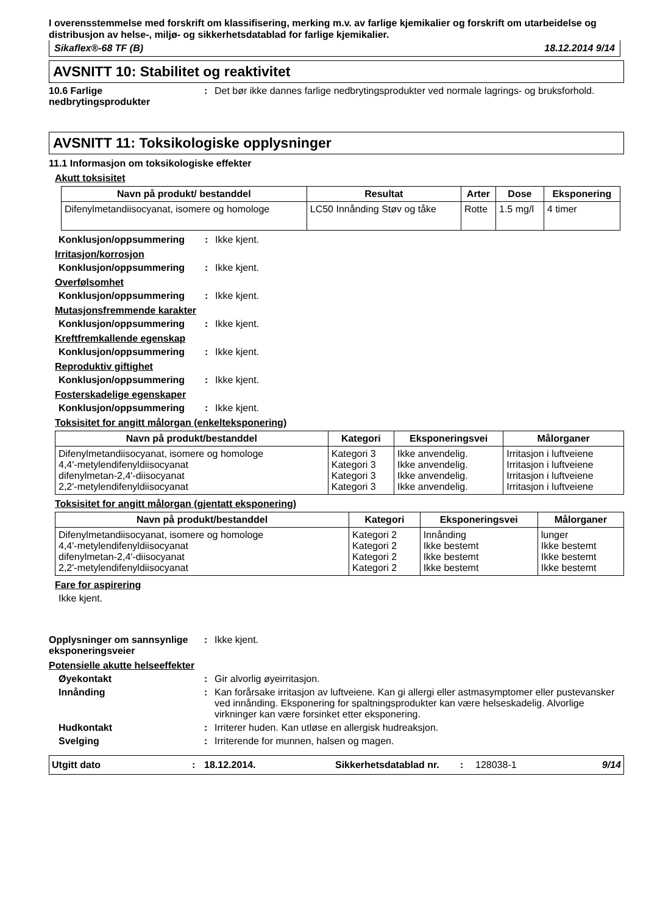I overensstemmelse med forskrift om klassifisering, merking m.v. av farlige kjemikalier og forskrift om utarbeidelse og distribusjon av helse-, miljø- og sikkerhetsdatablad for farlige kjemikalier.
Sikaflex®-68 TF (B) 18.12.2014 9/14
AVSNITT 10: Stabilitet og reaktivitet
10.6 Farlige nedbrytingsprodukter
: Det bør ikke dannes farlige nedbrytingsprodukter ved normale lagrings- og bruksforhold.
AVSNITT 11: Toksikologiske opplysninger
11.1 Informasjon om toksikologiske effekter
Akutt toksisitet
| Navn på produkt/ bestanddel | Resultat | Arter | Dose | Eksponering |
| --- | --- | --- | --- | --- |
| Difenylmetandiisocyanat, isomere og homologe | LC50 Innånding Støv og tåke | Rotte | 1.5 mg/l | 4 timer |
Konklusjon/oppsummering : Ikke kjent.
Irritasjon/korrosjon
Konklusjon/oppsummering : Ikke kjent.
Overfølsomhet
Konklusjon/oppsummering : Ikke kjent.
Mutasjonsfremmende karakter
Konklusjon/oppsummering : Ikke kjent.
Kreftfremkallende egenskap
Konklusjon/oppsummering : Ikke kjent.
Reproduktiv giftighet
Konklusjon/oppsummering : Ikke kjent.
Fosterskadelige egenskaper
Konklusjon/oppsummering : Ikke kjent.
Toksisitet for angitt målorgan (enkelteksponering)
| Navn på produkt/bestanddel | Kategori | Eksponeringsvei | Målorganer |
| --- | --- | --- | --- |
| Difenylmetandiisocyanat, isomere og homologe 4,4'-metylendifenyldiisocyanat difenylmetan-2,4'-diisocyanat 2,2'-metylendifenyldiisocyanat | Kategori 3 Kategori 3 Kategori 3 Kategori 3 | Ikke anvendelig. Ikke anvendelig. Ikke anvendelig. Ikke anvendelig. | Irritasjon i luftveiene Irritasjon i luftveiene Irritasjon i luftveiene Irritasjon i luftveiene |
Toksisitet for angitt målorgan (gjentatt eksponering)
| Navn på produkt/bestanddel | Kategori | Eksponeringsvei | Målorganer |
| --- | --- | --- | --- |
| Difenylmetandiisocyanat, isomere og homologe 4,4'-metylendifenyldiisocyanat difenylmetan-2,4'-diisocyanat 2,2'-metylendifenyldiisocyanat | Kategori 2 Kategori 2 Kategori 2 Kategori 2 | Innånding Ikke bestemt Ikke bestemt Ikke bestemt | lunger Ikke bestemt Ikke bestemt Ikke bestemt |
Fare for aspirering
Ikke kjent.
Opplysninger om sannsynlige eksponeringsveier
: Ikke kjent.
Potensielle akutte helseeffekter
Øyekontakt : Gir alvorlig øyeirritasjon.
Innånding : Kan forårsake irritasjon av luftveiene. Kan gi allergi eller astmasymptomer eller pustevansker ved innånding. Eksponering for spaltningsprodukter kan være helseskadelig. Alvorlige virkninger kan være forsinket etter eksponering.
Hudkontakt : Irriterer huden. Kan utløse en allergisk hudreaksjon.
Svelging : Irriterende for munnen, halsen og magen.
Utgitt dato: 18.12.2014. Sikkerhetsdatablad nr.: 128038-1 9/14